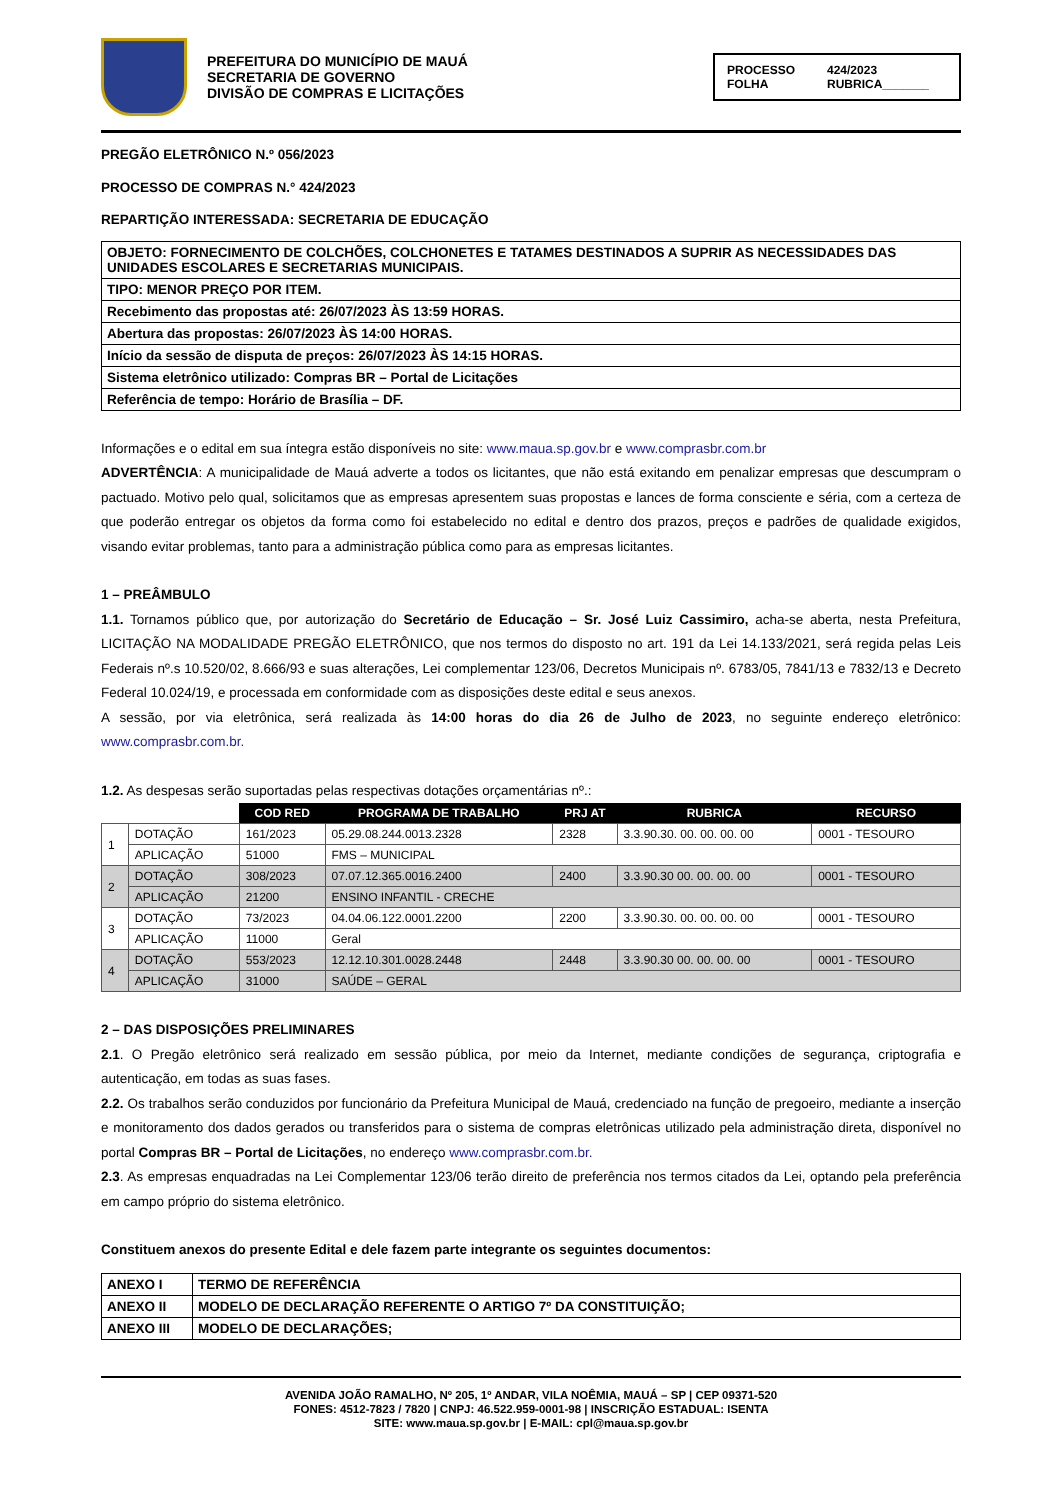PREFEITURA DO MUNICÍPIO DE MAUÁ
SECRETARIA DE GOVERNO
DIVISÃO DE COMPRAS E LICITAÇÕES
PROCESSO 424/2023 FOLHA RUBRICA_______
PREGÃO ELETRÔNICO N.º 056/2023
PROCESSO DE COMPRAS N.° 424/2023
REPARTIÇÃO INTERESSADA: SECRETARIA DE EDUCAÇÃO
| OBJETO: FORNECIMENTO DE COLCHÕES, COLCHONETES E TATAMES DESTINADOS A SUPRIR AS NECESSIDADES DAS UNIDADES ESCOLARES E SECRETARIAS MUNICIPAIS. |
| TIPO: MENOR PREÇO POR ITEM. |
| Recebimento das propostas até: 26/07/2023 ÀS 13:59 HORAS. |
| Abertura das propostas: 26/07/2023 ÀS 14:00 HORAS. |
| Início da sessão de disputa de preços: 26/07/2023 ÀS 14:15 HORAS. |
| Sistema eletrônico utilizado: Compras BR – Portal de Licitações |
| Referência de tempo: Horário de Brasília – DF. |
Informações e o edital em sua íntegra estão disponíveis no site: www.maua.sp.gov.br e www.comprasbr.com.br
ADVERTÊNCIA: A municipalidade de Mauá adverte a todos os licitantes, que não está exitando em penalizar empresas que descumpram o pactuado. Motivo pelo qual, solicitamos que as empresas apresentem suas propostas e lances de forma consciente e séria, com a certeza de que poderão entregar os objetos da forma como foi estabelecido no edital e dentro dos prazos, preços e padrões de qualidade exigidos, visando evitar problemas, tanto para a administração pública como para as empresas licitantes.
1 – PREÂMBULO
1.1. Tornamos público que, por autorização do Secretário de Educação – Sr. José Luiz Cassimiro, acha-se aberta, nesta Prefeitura, LICITAÇÃO NA MODALIDADE PREGÃO ELETRÔNICO, que nos termos do disposto no art. 191 da Lei 14.133/2021, será regida pelas Leis Federais nº.s 10.520/02, 8.666/93 e suas alterações, Lei complementar 123/06, Decretos Municipais nº. 6783/05, 7841/13 e 7832/13 e Decreto Federal 10.024/19, e processada em conformidade com as disposições deste edital e seus anexos.
A sessão, por via eletrônica, será realizada às 14:00 horas do dia 26 de Julho de 2023, no seguinte endereço eletrônico: www.comprasbr.com.br.
1.2. As despesas serão suportadas pelas respectivas dotações orçamentárias nº.:
| | | COD RED | PROGRAMA DE TRABALHO | PRJ AT | RUBRICA | RECURSO |
| --- | --- | --- | --- | --- | --- | --- |
| 1 | DOTAÇÃO | 161/2023 | 05.29.08.244.0013.2328 | 2328 | 3.3.90.30. 00. 00. 00. 00 | 0001 - TESOURO |
| | APLICAÇÃO | 51000 | FMS – MUNICIPAL | | | |
| 2 | DOTAÇÃO | 308/2023 | 07.07.12.365.0016.2400 | 2400 | 3.3.90.30 00. 00. 00. 00 | 0001 - TESOURO |
| | APLICAÇÃO | 21200 | ENSINO INFANTIL - CRECHE | | | |
| 3 | DOTAÇÃO | 73/2023 | 04.04.06.122.0001.2200 | 2200 | 3.3.90.30. 00. 00. 00. 00 | 0001 - TESOURO |
| | APLICAÇÃO | 11000 | Geral | | | |
| 4 | DOTAÇÃO | 553/2023 | 12.12.10.301.0028.2448 | 2448 | 3.3.90.30 00. 00. 00. 00 | 0001 - TESOURO |
| | APLICAÇÃO | 31000 | SAÚDE – GERAL | | | |
2 – DAS DISPOSIÇÕES PRELIMINARES
2.1. O Pregão eletrônico será realizado em sessão pública, por meio da Internet, mediante condições de segurança, criptografia e autenticação, em todas as suas fases.
2.2. Os trabalhos serão conduzidos por funcionário da Prefeitura Municipal de Mauá, credenciado na função de pregoeiro, mediante a inserção e monitoramento dos dados gerados ou transferidos para o sistema de compras eletrônicas utilizado pela administração direta, disponível no portal Compras BR – Portal de Licitações, no endereço www.comprasbr.com.br.
2.3. As empresas enquadradas na Lei Complementar 123/06 terão direito de preferência nos termos citados da Lei, optando pela preferência em campo próprio do sistema eletrônico.
Constituem anexos do presente Edital e dele fazem parte integrante os seguintes documentos:
| ANEXO I | TERMO DE REFERÊNCIA |
| ANEXO II | MODELO DE DECLARAÇÃO REFERENTE O ARTIGO 7º DA CONSTITUIÇÃO; |
| ANEXO III | MODELO DE DECLARAÇÕES; |
AVENIDA JOÃO RAMALHO, Nº 205, 1º ANDAR, VILA NOÊMIA, MAUÁ – SP | CEP 09371-520
FONES: 4512-7823 / 7820 | CNPJ: 46.522.959-0001-98 | INSCRIÇÃO ESTADUAL: ISENTA
SITE: www.maua.sp.gov.br | E-MAIL: cpl@maua.sp.gov.br